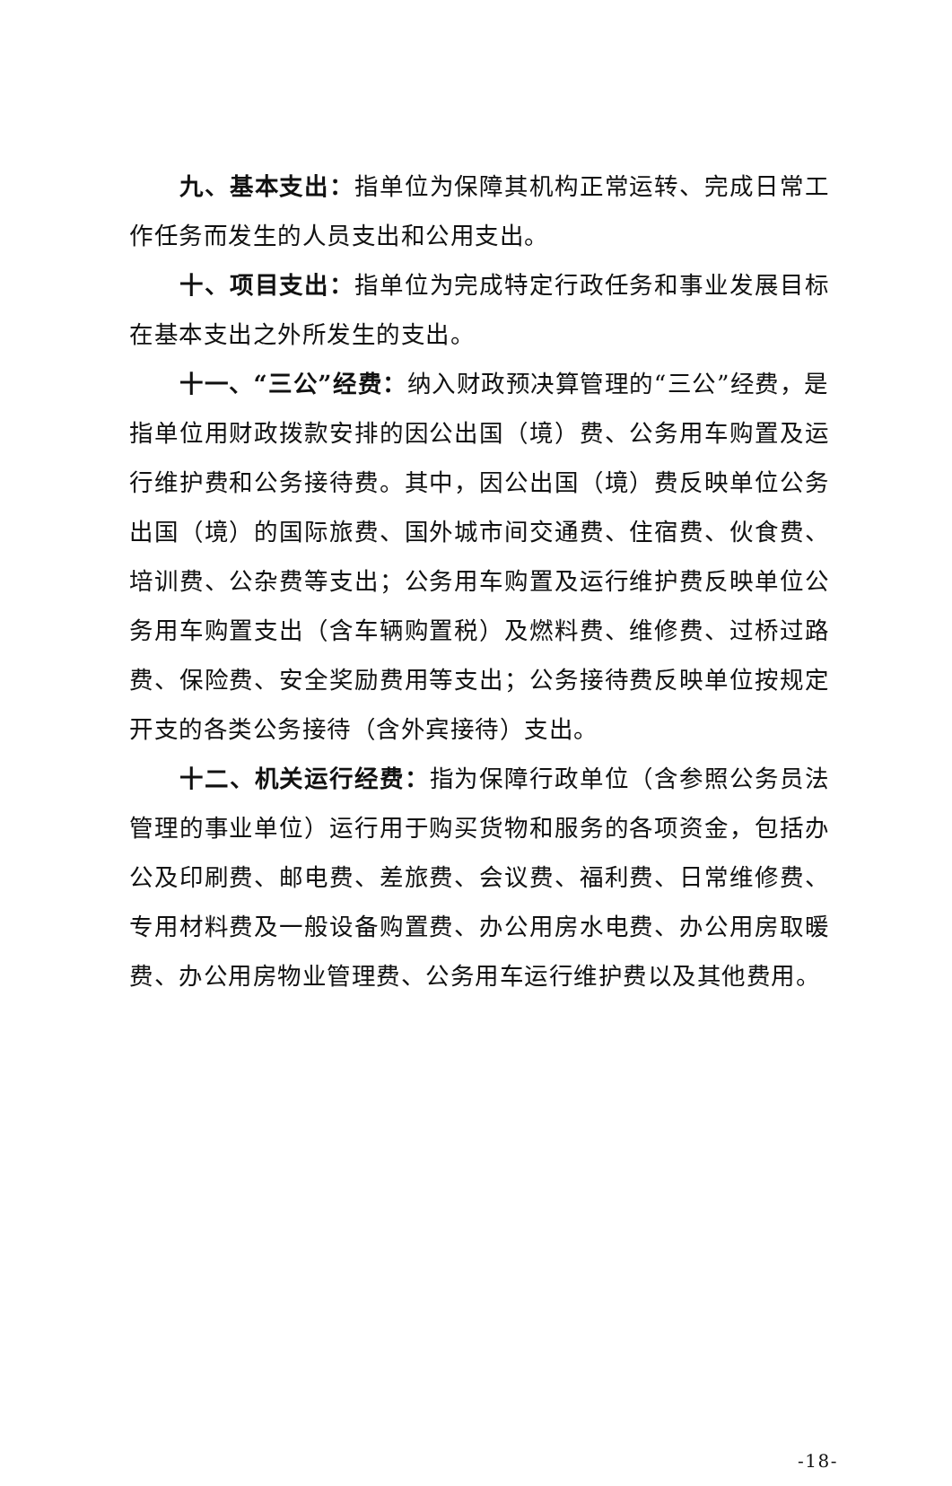九、基本支出：指单位为保障其机构正常运转、完成日常工作任务而发生的人员支出和公用支出。
十、项目支出：指单位为完成特定行政任务和事业发展目标在基本支出之外所发生的支出。
十一、“三公”经费：纳入财政预决算管理的“三公”经费，是指单位用财政拨款安排的因公出国（境）费、公务用车购置及运行维护费和公务接待费。其中，因公出国（境）费反映单位公务出国（境）的国际旅费、国外城市间交通费、住宿费、伙食费、培训费、公杂费等支出；公务用车购置及运行维护费反映单位公务用车购置支出（含车辆购置税）及燃料费、维修费、过桥过路费、保险费、安全奖励费用等支出；公务接待费反映单位按规定开支的各类公务接待（含外宾接待）支出。
十二、机关运行经费：指为保障行政单位（含参照公务员法管理的事业单位）运行用于购买货物和服务的各项资金，包括办公及印刷费、邮电费、差旅费、会议费、福利费、日常维修费、专用材料费及一般设备购置费、办公用房水电费、办公用房取暖费、办公用房物业管理费、公务用车运行维护费以及其他费用。
-18-